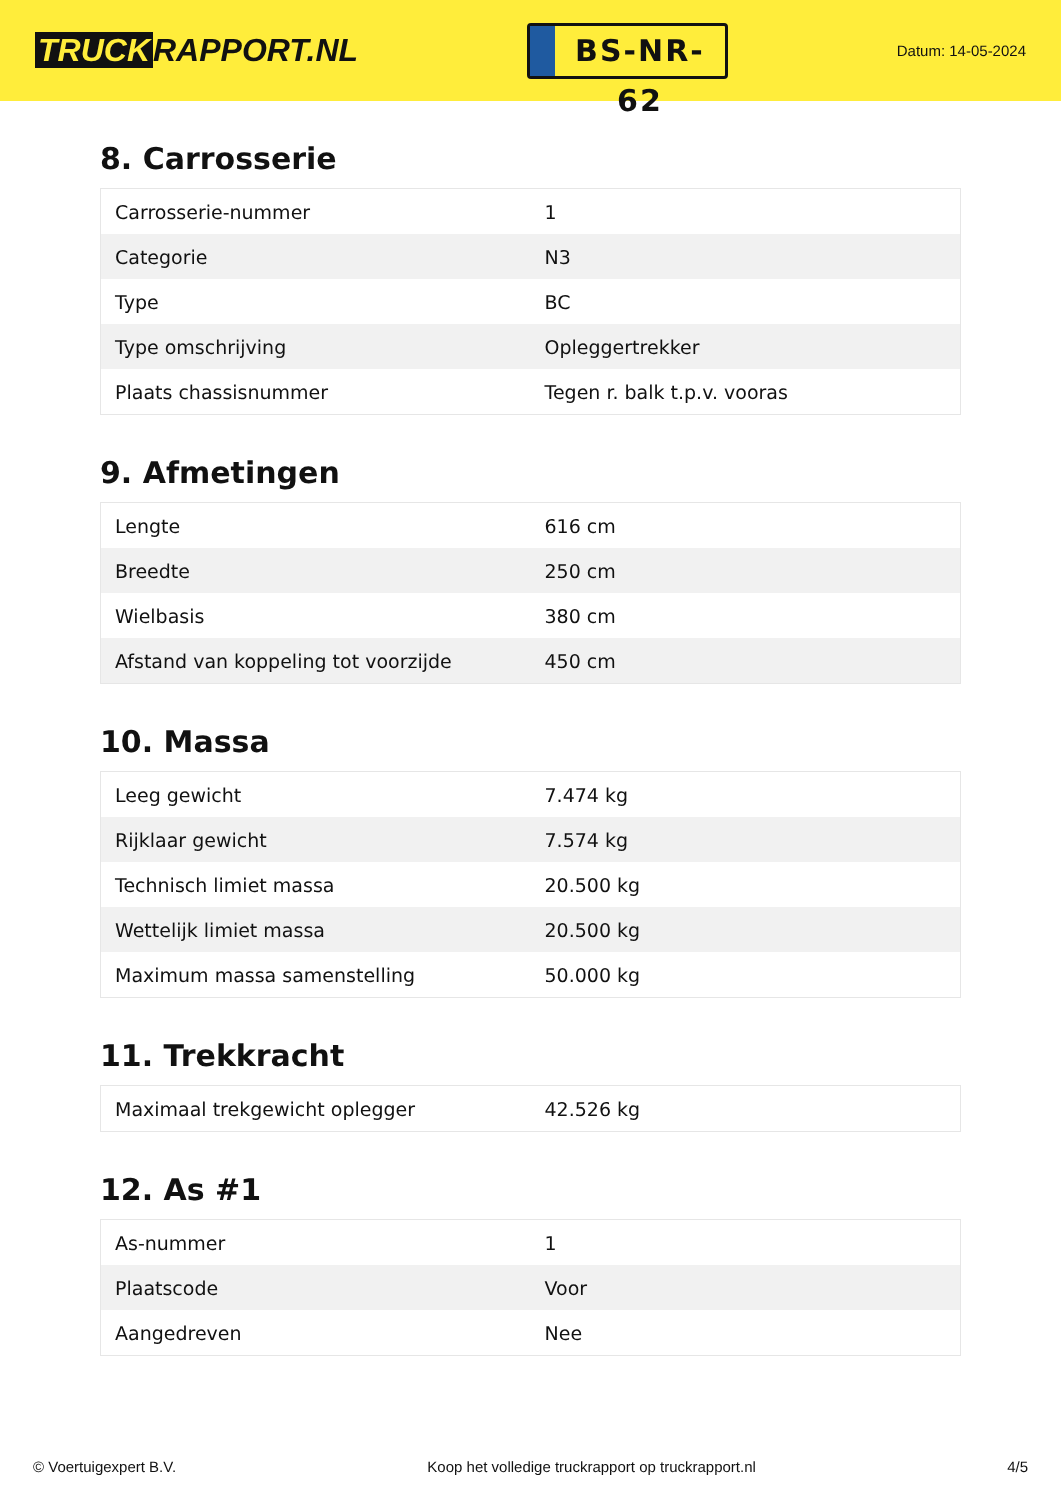TRUCK RAPPORT.NL
BS-NR-62
Datum: 14-05-2024
8. Carrosserie
| Carrosserie-nummer | 1 |
| Categorie | N3 |
| Type | BC |
| Type omschrijving | Opleggertrekker |
| Plaats chassisnummer | Tegen r. balk t.p.v. vooras |
9. Afmetingen
| Lengte | 616 cm |
| Breedte | 250 cm |
| Wielbasis | 380 cm |
| Afstand van koppeling tot voorzijde | 450 cm |
10. Massa
| Leeg gewicht | 7.474 kg |
| Rijklaar gewicht | 7.574 kg |
| Technisch limiet massa | 20.500 kg |
| Wettelijk limiet massa | 20.500 kg |
| Maximum massa samenstelling | 50.000 kg |
11. Trekkracht
| Maximaal trekgewicht oplegger | 42.526 kg |
12. As #1
| As-nummer | 1 |
| Plaatscode | Voor |
| Aangedreven | Nee |
© Voertuigexpert B.V. Koop het volledige truckrapport op truckrapport.nl 4/5